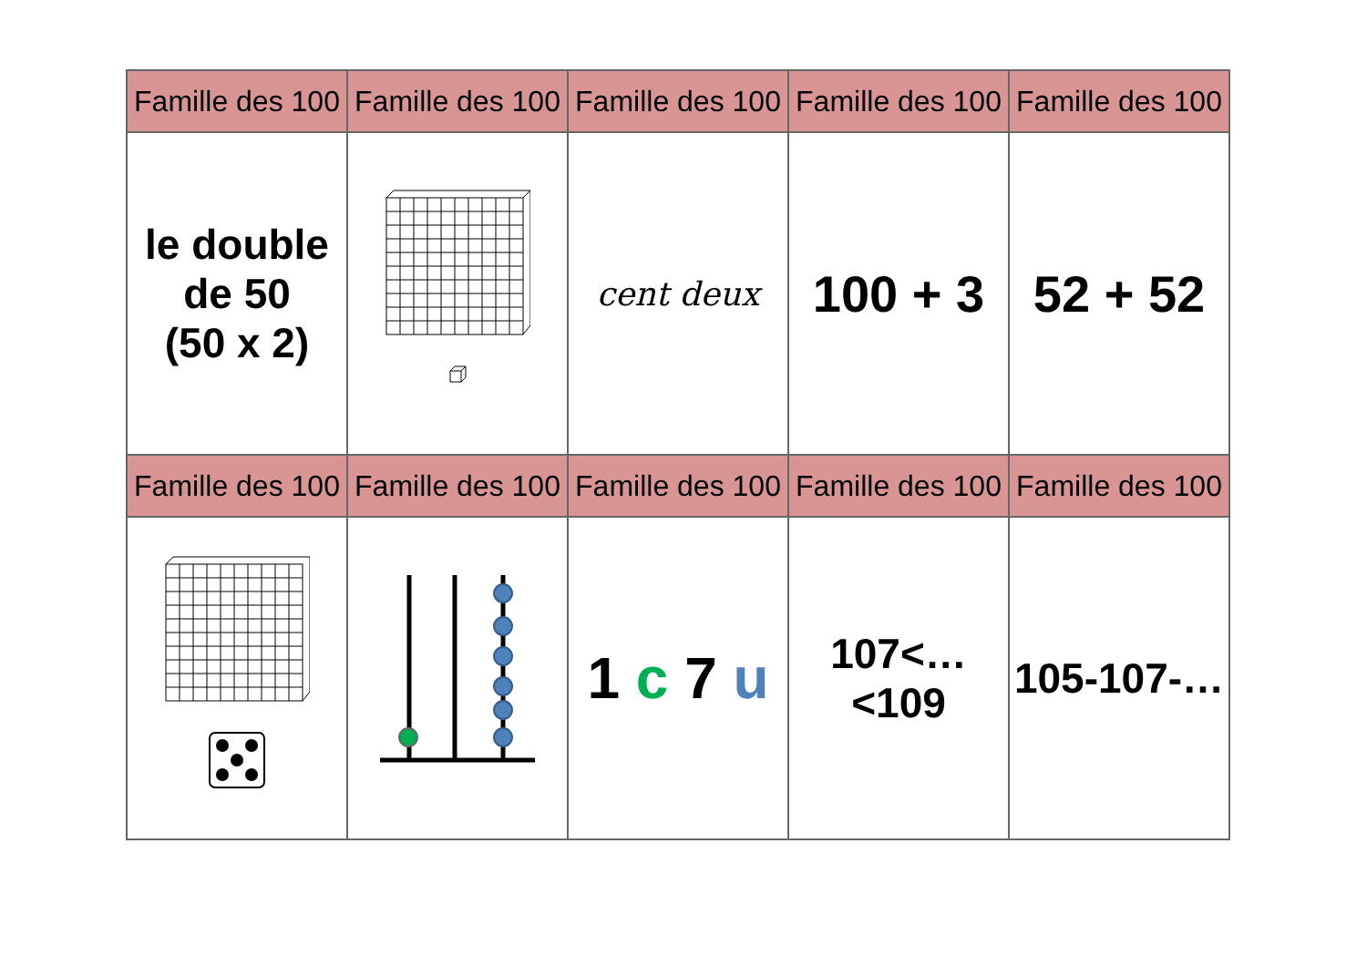| Famille des 100 | Famille des 100 | Famille des 100 | Famille des 100 | Famille des 100 |
| --- | --- | --- | --- | --- |
| le double de 50 (50 x 2) | | cent deux | 100 + 3 | 52 + 52 |
| Famille des 100 | Famille des 100 | Famille des 100 | Famille des 100 | Famille des 100 |
| | | 1 c 7 u | 107<…<109 | 105-107-… |